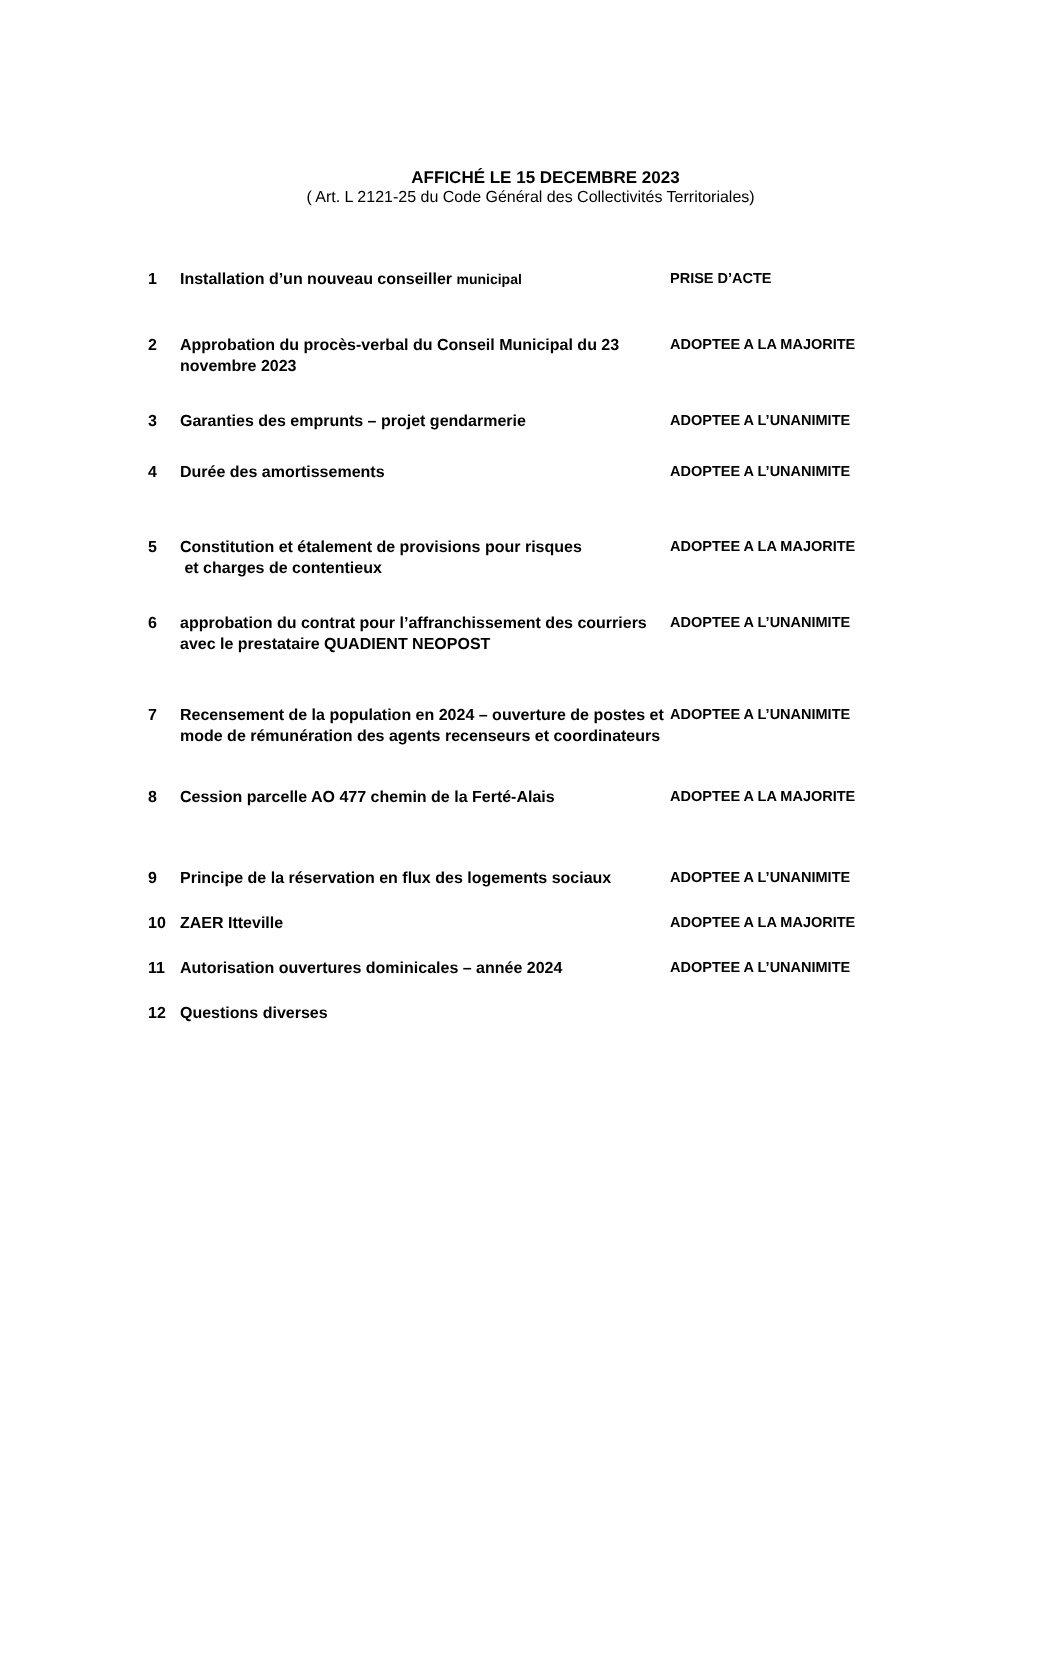AFFICHÉ LE 15 DECEMBRE 2023
( Art. L 2121-25 du Code Général des Collectivités Territoriales)
| 1 | Installation d’un nouveau conseiller municipal | PRISE D’ACTE |
| 2 | Approbation du procès-verbal du Conseil Municipal du 23 novembre 2023 | ADOPTEE A LA MAJORITE |
| 3 | Garanties des emprunts – projet gendarmerie | ADOPTEE A L’UNANIMITE |
| 4 | Durée des amortissements | ADOPTEE A L’UNANIMITE |
| 5 | Constitution et étalement de provisions pour risques et charges de contentieux | ADOPTEE A LA MAJORITE |
| 6 | approbation du contrat pour l’affranchissement des courriers avec le prestataire QUADIENT NEOPOST | ADOPTEE A L’UNANIMITE |
| 7 | Recensement de la population en 2024 – ouverture de postes et mode de rémunération des agents recenseurs et coordinateurs | ADOPTEE A L’UNANIMITE |
| 8 | Cession parcelle AO 477 chemin de la Ferté-Alais | ADOPTEE A LA MAJORITE |
| 9 | Principe de la réservation en flux des logements sociaux | ADOPTEE A L’UNANIMITE |
| 10 | ZAER Itteville | ADOPTEE A LA MAJORITE |
| 11 | Autorisation ouvertures dominicales – année 2024 | ADOPTEE A L’UNANIMITE |
| 12 | Questions diverses | |